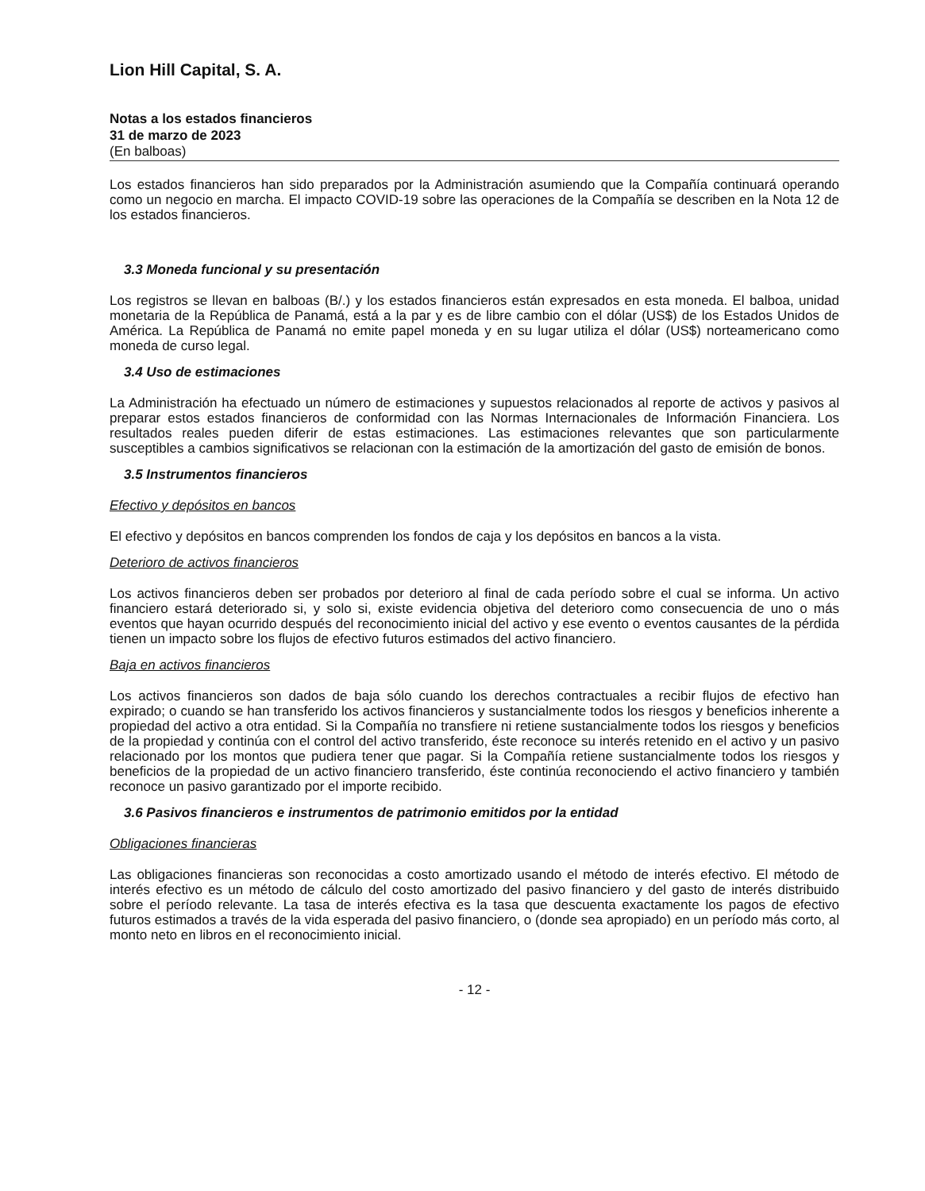Lion Hill Capital, S. A.
Notas a los estados financieros
31 de marzo de 2023
(En balboas)
Los estados financieros han sido preparados por la Administración asumiendo que la Compañía continuará operando como un negocio en marcha. El impacto COVID-19 sobre las operaciones de la Compañía se describen en la Nota 12 de los estados financieros.
3.3 Moneda funcional y su presentación
Los registros se llevan en balboas (B/.) y los estados financieros están expresados en esta moneda. El balboa, unidad monetaria de la República de Panamá, está a la par y es de libre cambio con el dólar (US$) de los Estados Unidos de América. La República de Panamá no emite papel moneda y en su lugar utiliza el dólar (US$) norteamericano como moneda de curso legal.
3.4 Uso de estimaciones
La Administración ha efectuado un número de estimaciones y supuestos relacionados al reporte de activos y pasivos al preparar estos estados financieros de conformidad con las Normas Internacionales de Información Financiera. Los resultados reales pueden diferir de estas estimaciones. Las estimaciones relevantes que son particularmente susceptibles a cambios significativos se relacionan con la estimación de la amortización del gasto de emisión de bonos.
3.5 Instrumentos financieros
Efectivo y depósitos en bancos
El efectivo y depósitos en bancos comprenden los fondos de caja y los depósitos en bancos a la vista.
Deterioro de activos financieros
Los activos financieros deben ser probados por deterioro al final de cada período sobre el cual se informa. Un activo financiero estará deteriorado si, y solo si, existe evidencia objetiva del deterioro como consecuencia de uno o más eventos que hayan ocurrido después del reconocimiento inicial del activo y ese evento o eventos causantes de la pérdida tienen un impacto sobre los flujos de efectivo futuros estimados del activo financiero.
Baja en activos financieros
Los activos financieros son dados de baja sólo cuando los derechos contractuales a recibir flujos de efectivo han expirado; o cuando se han transferido los activos financieros y sustancialmente todos los riesgos y beneficios inherente a propiedad del activo a otra entidad. Si la Compañía no transfiere ni retiene sustancialmente todos los riesgos y beneficios de la propiedad y continúa con el control del activo transferido, éste reconoce su interés retenido en el activo y un pasivo relacionado por los montos que pudiera tener que pagar. Si la Compañía retiene sustancialmente todos los riesgos y beneficios de la propiedad de un activo financiero transferido, éste continúa reconociendo el activo financiero y también reconoce un pasivo garantizado por el importe recibido.
3.6 Pasivos financieros e instrumentos de patrimonio emitidos por la entidad
Obligaciones financieras
Las obligaciones financieras son reconocidas a costo amortizado usando el método de interés efectivo. El método de interés efectivo es un método de cálculo del costo amortizado del pasivo financiero y del gasto de interés distribuido sobre el período relevante. La tasa de interés efectiva es la tasa que descuenta exactamente los pagos de efectivo futuros estimados a través de la vida esperada del pasivo financiero, o (donde sea apropiado) en un período más corto, al monto neto en libros en el reconocimiento inicial.
- 12 -